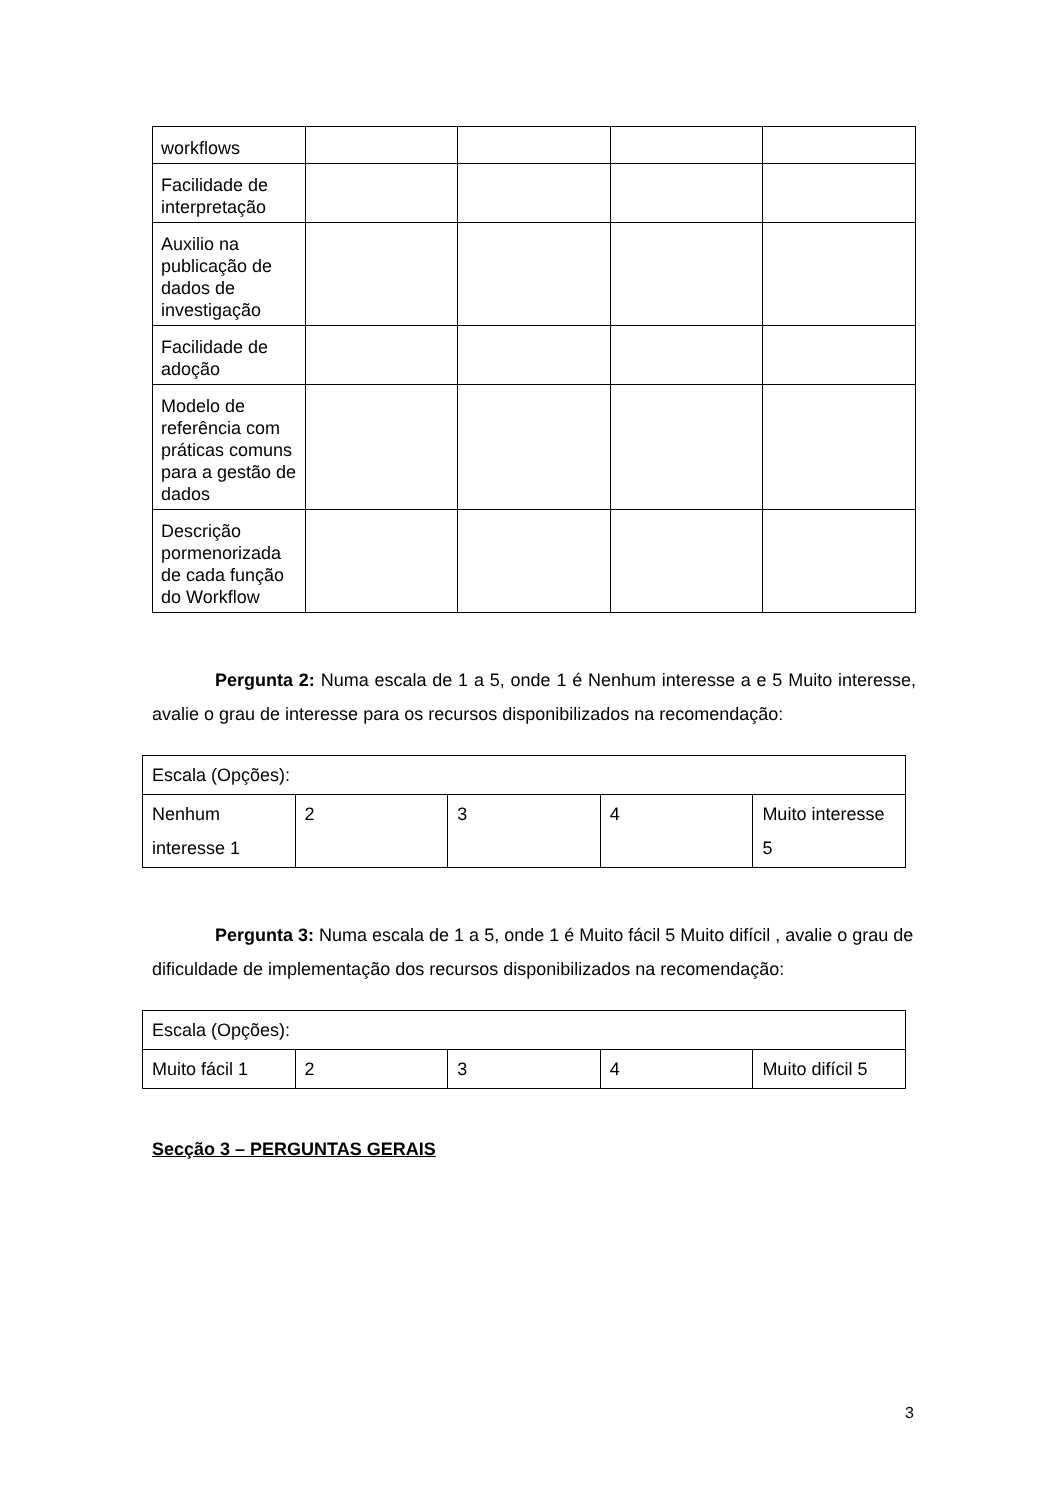| workflows | | | | |
| Facilidade de interpretação | | | | |
| Auxilio na publicação de dados de investigação | | | | |
| Facilidade de adoção | | | | |
| Modelo de referência com práticas comuns para a gestão de dados | | | | |
| Descrição pormenorizada de cada função do Workflow | | | | |
Pergunta 2: Numa escala de 1 a 5, onde 1 é Nenhum interesse a e 5 Muito interesse, avalie o grau de interesse para os recursos disponibilizados na recomendação:
| Escala (Opções): | | | | |
| Nenhum interesse 1 | 2 | 3 | 4 | Muito interesse 5 |
Pergunta 3: Numa escala de 1 a 5, onde 1 é Muito fácil 5 Muito difícil , avalie o grau de dificuldade de implementação dos recursos disponibilizados na recomendação:
| Escala (Opções): | | | | |
| Muito fácil 1 | 2 | 3 | 4 | Muito difícil 5 |
Secção 3 – PERGUNTAS GERAIS
3